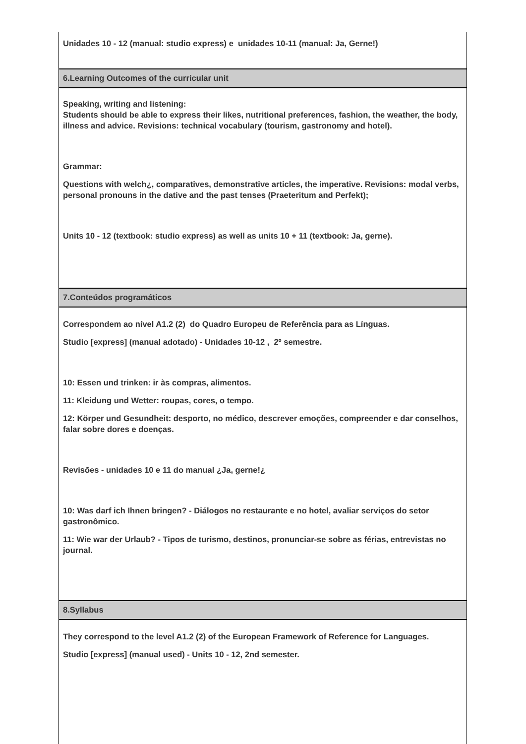Unidades 10 - 12 (manual: studio express) e unidades 10-11 (manual: Ja, Gerne!)
6.Learning Outcomes of the curricular unit
Speaking, writing and listening:
Students should be able to express their likes, nutritional preferences, fashion, the weather, the body, illness and advice. Revisions: technical vocabulary (tourism, gastronomy and hotel).
Grammar:
Questions with welch¿, comparatives, demonstrative articles, the imperative. Revisions: modal verbs, personal pronouns in the dative and the past tenses (Praeteritum and Perfekt);
Units 10 - 12 (textbook: studio express) as well as units 10 + 11 (textbook: Ja, gerne).
7.Conteúdos programáticos
Correspondem ao nível A1.2 (2) do Quadro Europeu de Referência para as Línguas.
Studio [express] (manual adotado) - Unidades 10-12 , 2º semestre.
10: Essen und trinken: ir às compras, alimentos.
11: Kleidung und Wetter: roupas, cores, o tempo.
12: Körper und Gesundheit: desporto, no médico, descrever emoções, compreender e dar conselhos, falar sobre dores e doenças.
Revisões - unidades 10 e 11 do manual ¿Ja, gerne!¿
10: Was darf ich Ihnen bringen? - Diálogos no restaurante e no hotel, avaliar serviços do setor gastronômico.
11: Wie war der Urlaub? - Tipos de turismo, destinos, pronunciar-se sobre as férias, entrevistas no journal.
8.Syllabus
They correspond to the level A1.2 (2) of the European Framework of Reference for Languages.
Studio [express] (manual used) - Units 10 - 12, 2nd semester.